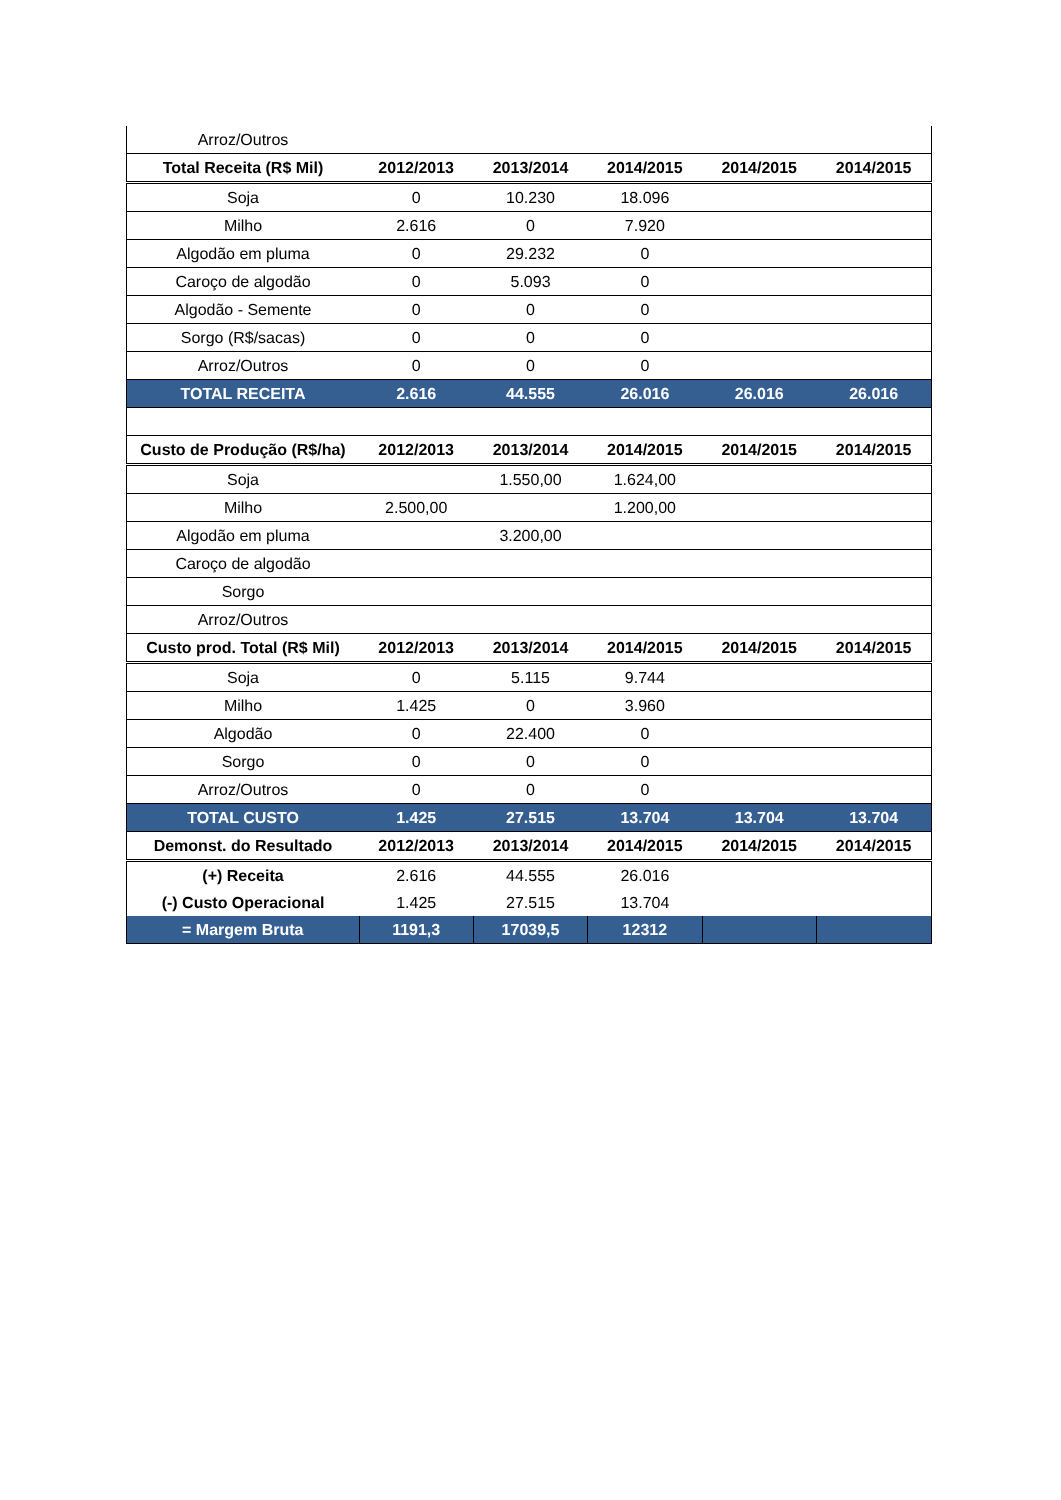| Arroz/Outros | | | | | |
| Total Receita (R$ Mil) | 2012/2013 | 2013/2014 | 2014/2015 | 2014/2015 | 2014/2015 |
| Soja | 0 | 10.230 | 18.096 | | |
| Milho | 2.616 | 0 | 7.920 | | |
| Algodão em pluma | 0 | 29.232 | 0 | | |
| Caroço de algodão | 0 | 5.093 | 0 | | |
| Algodão - Semente | 0 | 0 | 0 | | |
| Sorgo (R$/sacas) | 0 | 0 | 0 | | |
| Arroz/Outros | 0 | 0 | 0 | | |
| TOTAL RECEITA | 2.616 | 44.555 | 26.016 | 26.016 | 26.016 |
| Custo de Produção (R$/ha) | 2012/2013 | 2013/2014 | 2014/2015 | 2014/2015 | 2014/2015 |
| Soja | | 1.550,00 | 1.624,00 | | |
| Milho | 2.500,00 | | 1.200,00 | | |
| Algodão em pluma | | 3.200,00 | | | |
| Caroço de algodão | | | | | |
| Sorgo | | | | | |
| Arroz/Outros | | | | | |
| Custo prod. Total (R$ Mil) | 2012/2013 | 2013/2014 | 2014/2015 | 2014/2015 | 2014/2015 |
| Soja | 0 | 5.115 | 9.744 | | |
| Milho | 1.425 | 0 | 3.960 | | |
| Algodão | 0 | 22.400 | 0 | | |
| Sorgo | 0 | 0 | 0 | | |
| Arroz/Outros | 0 | 0 | 0 | | |
| TOTAL CUSTO | 1.425 | 27.515 | 13.704 | 13.704 | 13.704 |
| Demonst. do Resultado | 2012/2013 | 2013/2014 | 2014/2015 | 2014/2015 | 2014/2015 |
| (+) Receita | 2.616 | 44.555 | 26.016 | | |
| (-) Custo Operacional | 1.425 | 27.515 | 13.704 | | |
| = Margem Bruta | 1191,3 | 17039,5 | 12312 | | |